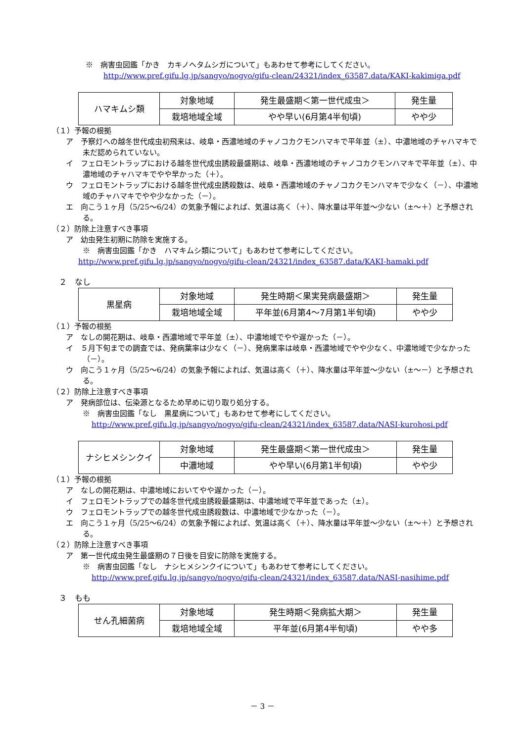※　病害虫図鑑「かき　カキノヘタムシガについて」もあわせて参考にしてください。
http://www.pref.gifu.lg.jp/sangyo/nogyo/gifu-clean/24321/index_63587.data/KAKI-kakimiga.pdf
| ハマキムシ類 | 対象地域 | 発生最盛期＜第一世代成虫＞ | 発生量 |
| | 栽培地域全域 | やや早い(6月第4半旬頃) | やや少 |
（１）予報の根拠
ア　予察灯への越冬世代成虫初飛来は、岐阜・西濃地域のチャノコカクモンハマキで平年並（±）、中濃地域のチャハマキで未だ認められていない。
イ　フェロモントラップにおける越冬世代成虫誘殺最盛期は、岐阜・西濃地域のチャノコカクモンハマキで平年並（±）、中濃地域のチャハマキでやや早かった（＋）。
ウ　フェロモントラップにおける越冬世代成虫誘殺数は、岐阜・西濃地域のチャノコカクモンハマキで少なく（－）、中濃地域のチャハマキでやや少なかった（－）。
エ　向こう１ヶ月（5/25～6/24）の気象予報によれば、気温は高く（＋）、降水量は平年並～少ない（±～＋）と予想される。
（２）防除上注意すべき事項
ア　幼虫発生初期に防除を実施する。
※　病害虫図鑑「かき　ハマキムシ類について」もあわせて参考にしてください。
http://www.pref.gifu.lg.jp/sangyo/nogyo/gifu-clean/24321/index_63587.data/KAKI-hamaki.pdf
２　なし
| 黒星病 | 対象地域 | 発生時期＜果実発病最盛期＞ | 発生量 |
| | 栽培地域全域 | 平年並(6月第4～7月第1半旬頃) | やや少 |
（１）予報の根拠
ア　なしの開花期は、岐阜・西濃地域で平年並（±）、中濃地域でやや遅かった（－）。
イ　５月下旬までの調査では、発病葉率は少なく（－）、発病果率は岐阜・西濃地域でやや少なく、中濃地域で少なかった（－）。
ウ　向こう１ヶ月（5/25～6/24）の気象予報によれば、気温は高く（＋）、降水量は平年並～少ない（±～－）と予想される。
（２）防除上注意すべき事項
ア　発病部位は、伝染源となるため早めに切り取り処分する。
※　病害虫図鑑「なし　黒星病について」もあわせて参考にしてください。
http://www.pref.gifu.lg.jp/sangyo/nogyo/gifu-clean/24321/index_63587.data/NASI-kurohosi.pdf
| ナシヒメシンクイ | 対象地域 | 発生最盛期＜第一世代成虫＞ | 発生量 |
| | 中濃地域 | やや早い(6月第1半旬頃) | やや少 |
（１）予報の根拠
ア　なしの開花期は、中濃地域においてやや遅かった（－）。
イ　フェロモントラップでの越冬世代成虫誘殺最盛期は、中濃地域で平年並であった（±）。
ウ　フェロモントラップでの越冬世代成虫誘殺数は、中濃地域で少なかった（－）。
エ　向こう１ヶ月（5/25～6/24）の気象予報によれば、気温は高く（＋）、降水量は平年並～少ない（±～＋）と予想される。
（２）防除上注意すべき事項
ア　第一世代成虫発生最盛期の７日後を目安に防除を実施する。
※　病害虫図鑑「なし　ナシヒメシンクイについて」もあわせて参考にしてください。
http://www.pref.gifu.lg.jp/sangyo/nogyo/gifu-clean/24321/index_63587.data/NASI-nasihime.pdf
３　もも
| せん孔細菌病 | 対象地域 | 発生時期＜発病拡大期＞ | 発生量 |
| | 栽培地域全域 | 平年並(6月第4半旬頃) | やや多 |
－ 3 －